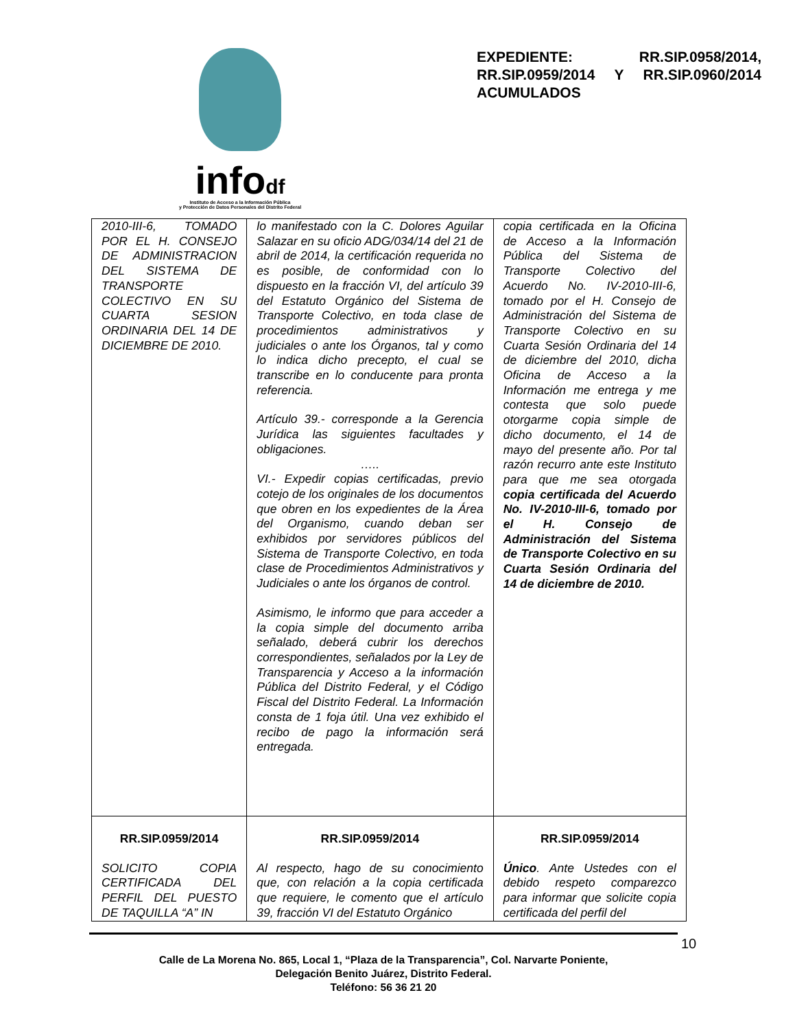infodf
Instituto de Acceso a la Información Pública
y Protección de Datos Personales del Distrito Federal
EXPEDIENTE: RR.SIP.0958/2014, RR.SIP.0959/2014 Y RR.SIP.0960/2014 ACUMULADOS
| 2010-III-6, TOMADO POR EL H. CONSEJO DE ADMINISTRACION DEL SISTEMA DE TRANSPORTE COLECTIVO EN SU CUARTA SESION ORDINARIA DEL 14 DE DICIEMBRE DE 2010. | lo manifestado con la C. Dolores Aguilar Salazar en su oficio ADG/034/14 del 21 de abril de 2014, la certificación requerida no es posible, de conformidad con lo dispuesto en la fracción VI, del artículo 39 del Estatuto Orgánico del Sistema de Transporte Colectivo, en toda clase de procedimientos administrativos y judiciales o ante los Órganos, tal y como lo indica dicho precepto, el cual se transcribe en lo conducente para pronta referencia. Artículo 39.- corresponde a la Gerencia Jurídica las siguientes facultades y obligaciones. ….. VI.- Expedir copias certificadas, previo cotejo de los originales de los documentos que obren en los expedientes de la Área del Organismo, cuando deban ser exhibidos por servidores públicos del Sistema de Transporte Colectivo, en toda clase de Procedimientos Administrativos y Judiciales o ante los órganos de control. Asimismo, le informo que para acceder a la copia simple del documento arriba señalado, deberá cubrir los derechos correspondientes, señalados por la Ley de Transparencia y Acceso a la información Pública del Distrito Federal, y el Código Fiscal del Distrito Federal. La Información consta de 1 foja útil. Una vez exhibido el recibo de pago la información será entregada. | copia certificada en la Oficina de Acceso a la Información Pública del Sistema de Transporte Colectivo del Acuerdo No. IV-2010-III-6, tomado por el H. Consejo de Administración del Sistema de Transporte Colectivo en su Cuarta Sesión Ordinaria del 14 de diciembre del 2010, dicha Oficina de Acceso a la Información me entrega y me contesta que solo puede otorgarme copia simple de dicho documento, el 14 de mayo del presente año. Por tal razón recurro ante este Instituto para que me sea otorgada copia certificada del Acuerdo No. IV-2010-III-6, tomado por el H. Consejo de Administración del Sistema de Transporte Colectivo en su Cuarta Sesión Ordinaria del 14 de diciembre de 2010. |
| RR.SIP.0959/2014 SOLICITO COPIA CERTIFICADA DEL PERFIL DEL PUESTO DE TAQUILLA “A” IN | RR.SIP.0959/2014 Al respecto, hago de su conocimiento que, con relación a la copia certificada que requiere, le comento que el artículo 39, fracción VI del Estatuto Orgánico | RR.SIP.0959/2014 Único . Ante Ustedes con el debido respeto comparezco para informar que solicite copia certificada del perfil del |
10
Calle de La Morena No. 865, Local 1, “Plaza de la Transparencia”, Col. Narvarte Poniente,
Delegación Benito Juárez, Distrito Federal.
Teléfono: 56 36 21 20